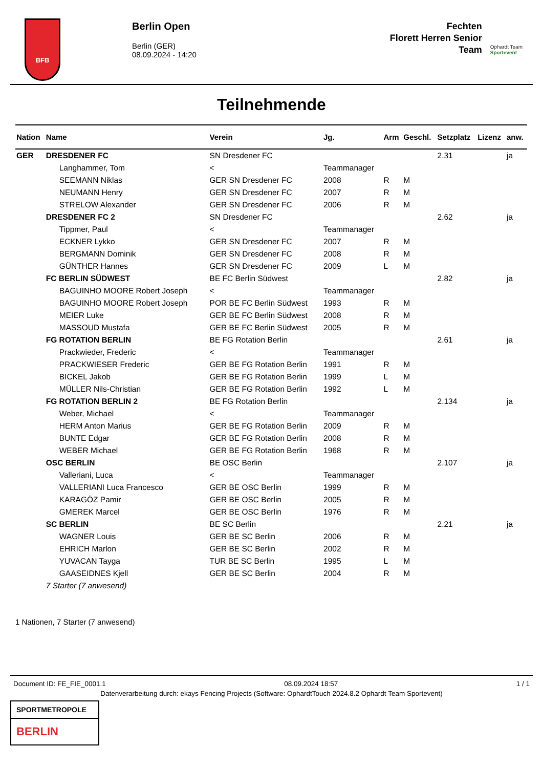BFB
Berlin Open
Berlin (GER)
08.09.2024 - 14:20
Fechten
Florett Herren Senior
Team
Ophardt Team
Sportevent
Teilnehmende
| Nation | Name | Verein | Jg. | Arm | Geschl. | Setzplatz | Lizenz | anw. |
| --- | --- | --- | --- | --- | --- | --- | --- | --- |
| GER | DRESDENER FC | SN Dresdener FC | | | | 2.31 | | ja |
| | Langhammer, Tom | < | Teammanager | | | | | |
| | SEEMANN Niklas | GER SN Dresdener FC | 2008 | R | M | | | |
| | NEUMANN Henry | GER SN Dresdener FC | 2007 | R | M | | | |
| | STRELOW Alexander | GER SN Dresdener FC | 2006 | R | M | | | |
| | DRESDENER FC 2 | SN Dresdener FC | | | | 2.62 | | ja |
| | Tippmer, Paul | < | Teammanager | | | | | |
| | ECKNER Lykko | GER SN Dresdener FC | 2007 | R | M | | | |
| | BERGMANN Dominik | GER SN Dresdener FC | 2008 | R | M | | | |
| | GÜNTHER Hannes | GER SN Dresdener FC | 2009 | L | M | | | |
| | FC BERLIN SÜDWEST | BE FC Berlin Südwest | | | | 2.82 | | ja |
| | BAGUINHO MOORE Robert Joseph | < | Teammanager | | | | | |
| | BAGUINHO MOORE Robert Joseph | POR BE FC Berlin Südwest | 1993 | R | M | | | |
| | MEIER Luke | GER BE FC Berlin Südwest | 2008 | R | M | | | |
| | MASSOUD Mustafa | GER BE FC Berlin Südwest | 2005 | R | M | | | |
| | FG ROTATION BERLIN | BE FG Rotation Berlin | | | | 2.61 | | ja |
| | Prackwieder, Frederic | < | Teammanager | | | | | |
| | PRACKWIESER Frederic | GER BE FG Rotation Berlin | 1991 | R | M | | | |
| | BICKEL Jakob | GER BE FG Rotation Berlin | 1999 | L | M | | | |
| | MÜLLER Nils-Christian | GER BE FG Rotation Berlin | 1992 | L | M | | | |
| | FG ROTATION BERLIN 2 | BE FG Rotation Berlin | | | | 2.134 | | ja |
| | Weber, Michael | < | Teammanager | | | | | |
| | HERM Anton Marius | GER BE FG Rotation Berlin | 2009 | R | M | | | |
| | BUNTE Edgar | GER BE FG Rotation Berlin | 2008 | R | M | | | |
| | WEBER Michael | GER BE FG Rotation Berlin | 1968 | R | M | | | |
| | OSC BERLIN | BE OSC Berlin | | | | 2.107 | | ja |
| | Valleriani, Luca | < | Teammanager | | | | | |
| | VALLERIANI Luca Francesco | GER BE OSC Berlin | 1999 | R | M | | | |
| | KARAGÖZ Pamir | GER BE OSC Berlin | 2005 | R | M | | | |
| | GMEREK Marcel | GER BE OSC Berlin | 1976 | R | M | | | |
| | SC BERLIN | BE SC Berlin | | | | 2.21 | | ja |
| | WAGNER Louis | GER BE SC Berlin | 2006 | R | M | | | |
| | EHRICH Marlon | GER BE SC Berlin | 2002 | R | M | | | |
| | YUVACAN Tayga | TUR BE SC Berlin | 1995 | L | M | | | |
| | GAASEIDNES Kjell | GER BE SC Berlin | 2004 | R | M | | | |
| | 7 Starter (7 anwesend) | | | | | | | |
1 Nationen, 7 Starter (7 anwesend)
Document ID: FE_FIE_0001.1 08.09.2024 18:57 1 / 1
Datenverarbeitung durch: ekays Fencing Projects (Software: OphardtTouch 2024.8.2 Ophardt Team Sportevent)
SPORTMETROPOLE
BERLIN